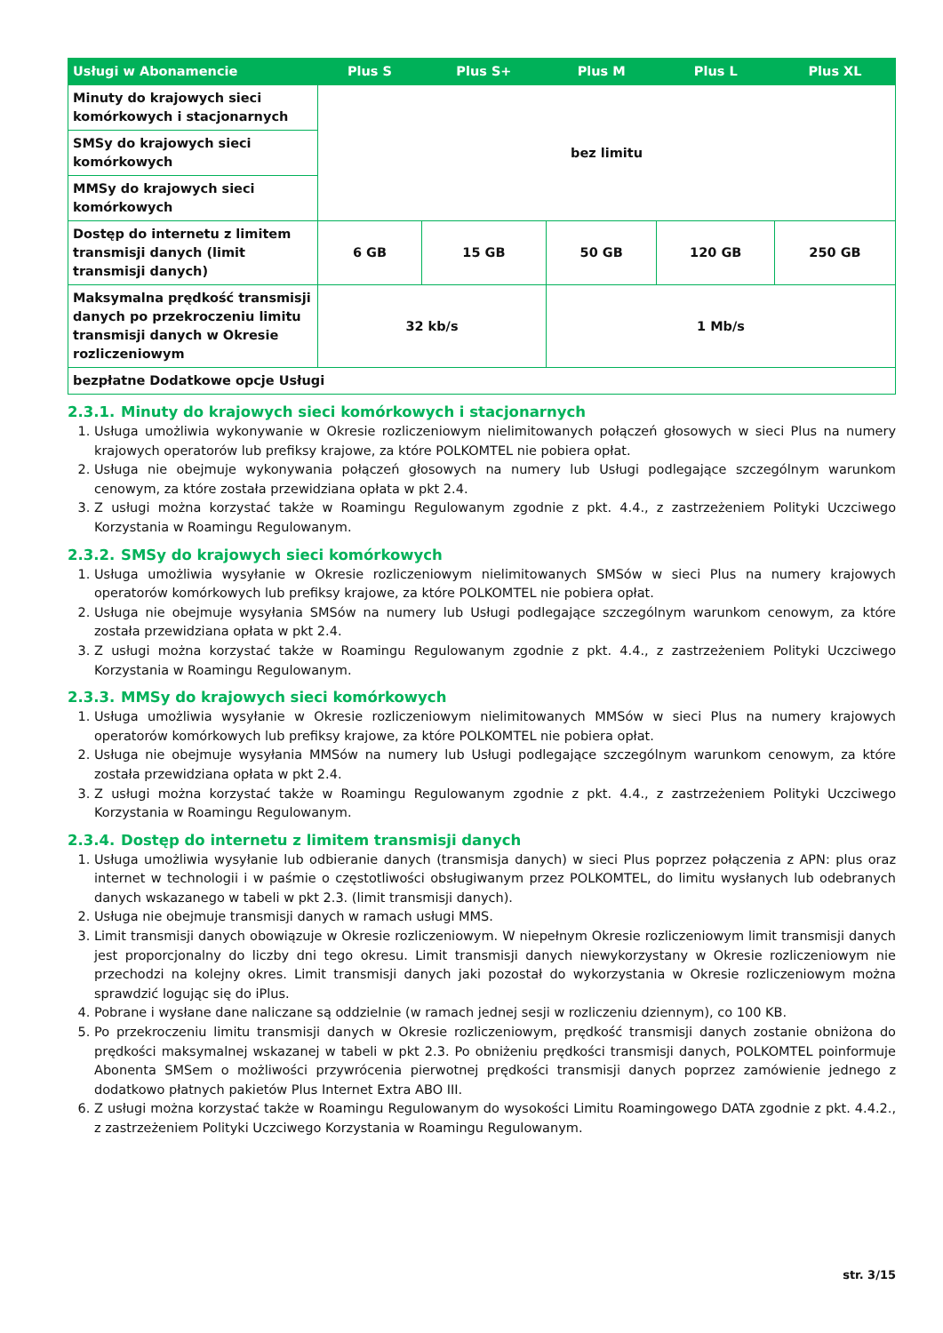| Usługi w Abonamencie | Plus S | Plus S+ | Plus M | Plus L | Plus XL |
| --- | --- | --- | --- | --- | --- |
| Minuty do krajowych sieci komórkowych i stacjonarnych | bez limitu | | | | |
| SMSy do krajowych sieci komórkowych | | | | | |
| MMSy do krajowych sieci komórkowych | | | | | |
| Dostęp do internetu z limitem transmisji danych (limit transmisji danych) | 6 GB | 15 GB | 50 GB | 120 GB | 250 GB |
| Maksymalna prędkość transmisji danych po przekroczeniu limitu transmisji danych w Okresie rozliczeniowym | 32 kb/s | | 1 Mb/s | | |
| bezpłatne Dodatkowe opcje Usługi | | | | | |
2.3.1. Minuty do krajowych sieci komórkowych i stacjonarnych
1. Usługa umożliwia wykonywanie w Okresie rozliczeniowym nielimitowanych połączeń głosowych w sieci Plus na numery krajowych operatorów lub prefiksy krajowe, za które POLKOMTEL nie pobiera opłat.
2. Usługa nie obejmuje wykonywania połączeń głosowych na numery lub Usługi podlegające szczególnym warunkom cenowym, za które została przewidziana opłata w pkt 2.4.
3. Z usługi można korzystać także w Roamingu Regulowanym zgodnie z pkt. 4.4., z zastrzeżeniem Polityki Uczciwego Korzystania w Roamingu Regulowanym.
2.3.2. SMSy do krajowych sieci komórkowych
1. Usługa umożliwia wysyłanie w Okresie rozliczeniowym nielimitowanych SMSów w sieci Plus na numery krajowych operatorów komórkowych lub prefiksy krajowe, za które POLKOMTEL nie pobiera opłat.
2. Usługa nie obejmuje wysyłania SMSów na numery lub Usługi podlegające szczególnym warunkom cenowym, za które została przewidziana opłata w pkt 2.4.
3. Z usługi można korzystać także w Roamingu Regulowanym zgodnie z pkt. 4.4., z zastrzeżeniem Polityki Uczciwego Korzystania w Roamingu Regulowanym.
2.3.3. MMSy do krajowych sieci komórkowych
1. Usługa umożliwia wysyłanie w Okresie rozliczeniowym nielimitowanych MMSów w sieci Plus na numery krajowych operatorów komórkowych lub prefiksy krajowe, za które POLKOMTEL nie pobiera opłat.
2. Usługa nie obejmuje wysyłania MMSów na numery lub Usługi podlegające szczególnym warunkom cenowym, za które została przewidziana opłata w pkt 2.4.
3. Z usługi można korzystać także w Roamingu Regulowanym zgodnie z pkt. 4.4., z zastrzeżeniem Polityki Uczciwego Korzystania w Roamingu Regulowanym.
2.3.4. Dostęp do internetu z limitem transmisji danych
1. Usługa umożliwia wysyłanie lub odbieranie danych (transmisja danych) w sieci Plus poprzez połączenia z APN: plus oraz internet w technologii i w paśmie o częstotliwości obsługiwanym przez POLKOMTEL, do limitu wysłanych lub odebranych danych wskazanego w tabeli w pkt 2.3. (limit transmisji danych).
2. Usługa nie obejmuje transmisji danych w ramach usługi MMS.
3. Limit transmisji danych obowiązuje w Okresie rozliczeniowym. W niepełnym Okresie rozliczeniowym limit transmisji danych jest proporcjonalny do liczby dni tego okresu. Limit transmisji danych niewykorzystany w Okresie rozliczeniowym nie przechodzi na kolejny okres. Limit transmisji danych jaki pozostał do wykorzystania w Okresie rozliczeniowym można sprawdzić logując się do iPlus.
4. Pobrane i wysłane dane naliczane są oddzielnie (w ramach jednej sesji w rozliczeniu dziennym), co 100 KB.
5. Po przekroczeniu limitu transmisji danych w Okresie rozliczeniowym, prędkość transmisji danych zostanie obniżona do prędkości maksymalnej wskazanej w tabeli w pkt 2.3. Po obniżeniu prędkości transmisji danych, POLKOMTEL poinformuje Abonenta SMSem o możliwości przywrócenia pierwotnej prędkości transmisji danych poprzez zamówienie jednego z dodatkowo płatnych pakietów Plus Internet Extra ABO III.
6. Z usługi można korzystać także w Roamingu Regulowanym do wysokości Limitu Roamingowego DATA zgodnie z pkt. 4.4.2., z zastrzeżeniem Polityki Uczciwego Korzystania w Roamingu Regulowanym.
str. 3/15